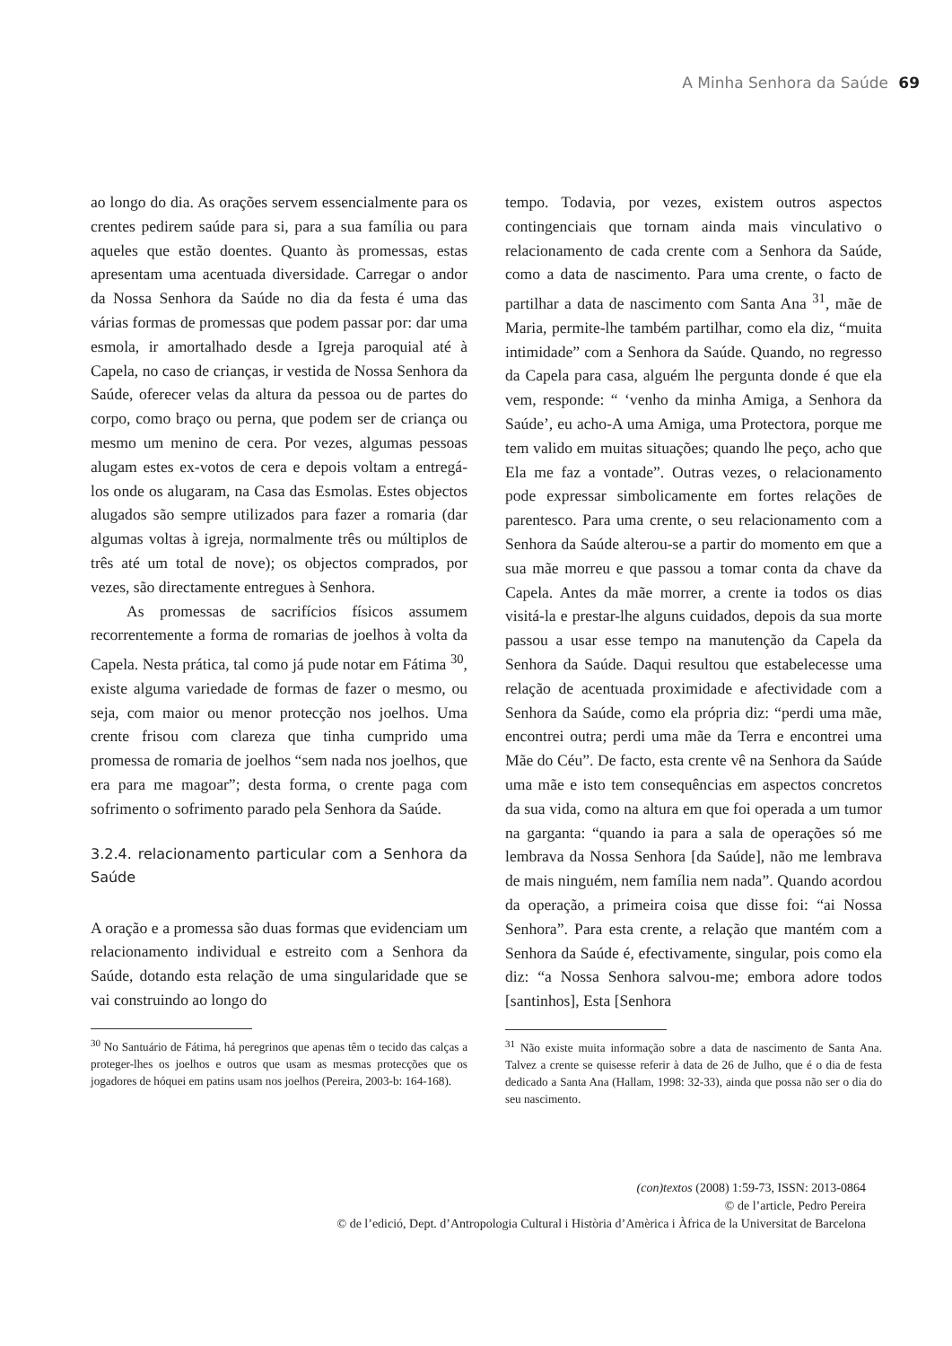A Minha Senhora da Saúde 69
ao longo do dia. As orações servem essencialmente para os crentes pedirem saúde para si, para a sua família ou para aqueles que estão doentes. Quanto às promessas, estas apresentam uma acentuada diversidade. Carregar o andor da Nossa Senhora da Saúde no dia da festa é uma das várias formas de promessas que podem passar por: dar uma esmola, ir amortalhado desde a Igreja paroquial até à Capela, no caso de crianças, ir vestida de Nossa Senhora da Saúde, oferecer velas da altura da pessoa ou de partes do corpo, como braço ou perna, que podem ser de criança ou mesmo um menino de cera. Por vezes, algumas pessoas alugam estes ex-votos de cera e depois voltam a entregá-los onde os alugaram, na Casa das Esmolas. Estes objectos alugados são sempre utilizados para fazer a romaria (dar algumas voltas à igreja, normalmente três ou múltiplos de três até um total de nove); os objectos comprados, por vezes, são directamente entregues à Senhora.
As promessas de sacrifícios físicos assumem recorrentemente a forma de romarias de joelhos à volta da Capela. Nesta prática, tal como já pude notar em Fátima <sup>30</sup>, existe alguma variedade de formas de fazer o mesmo, ou seja, com maior ou menor protecção nos joelhos. Uma crente frisou com clareza que tinha cumprido uma promessa de romaria de joelhos “sem nada nos joelhos, que era para me magoar”; desta forma, o crente paga com sofrimento o sofrimento parado pela Senhora da Saúde.
3.2.4. relacionamento particular com a Senhora da Saúde
A oração e a promessa são duas formas que evidenciam um relacionamento individual e estreito com a Senhora da Saúde, dotando esta relação de uma singularidade que se vai construindo ao longo do
<sup>30</sup> No Santuário de Fátima, há peregrinos que apenas têm o tecido das calças a proteger-lhes os joelhos e outros que usam as mesmas protecções que os jogadores de hóquei em patins usam nos joelhos (Pereira, 2003-b: 164-168).
tempo. Todavia, por vezes, existem outros aspectos contingenciais que tornam ainda mais vinculativo o relacionamento de cada crente com a Senhora da Saúde, como a data de nascimento. Para uma crente, o facto de partilhar a data de nascimento com Santa Ana <sup>31</sup>, mãe de Maria, permite-lhe também partilhar, como ela diz, “muita intimidade” com a Senhora da Saúde. Quando, no regresso da Capela para casa, alguém lhe pergunta donde é que ela vem, responde: “ ‘venho da minha Amiga, a Senhora da Saúde’, eu acho-A uma Amiga, uma Protectora, porque me tem valido em muitas situações; quando lhe peço, acho que Ela me faz a vontade”. Outras vezes, o relacionamento pode expressar simbolicamente em fortes relações de parentesco. Para uma crente, o seu relacionamento com a Senhora da Saúde alterou-se a partir do momento em que a sua mãe morreu e que passou a tomar conta da chave da Capela. Antes da mãe morrer, a crente ia todos os dias visitá-la e prestar-lhe alguns cuidados, depois da sua morte passou a usar esse tempo na manutenção da Capela da Senhora da Saúde. Daqui resultou que estabelecesse uma relação de acentuada proximidade e afectividade com a Senhora da Saúde, como ela própria diz: “perdi uma mãe, encontrei outra; perdi uma mãe da Terra e encontrei uma Mãe do Céu”. De facto, esta crente vê na Senhora da Saúde uma mãe e isto tem consequências em aspectos concretos da sua vida, como na altura em que foi operada a um tumor na garganta: “quando ia para a sala de operações só me lembrava da Nossa Senhora [da Saúde], não me lembrava de mais ninguém, nem família nem nada”. Quando acordou da operação, a primeira coisa que disse foi: “ai Nossa Senhora”. Para esta crente, a relação que mantém com a Senhora da Saúde é, efectivamente, singular, pois como ela diz: “a Nossa Senhora salvou-me; embora adore todos [santinhos], Esta [Senhora
<sup>31</sup> Não existe muita informação sobre a data de nascimento de Santa Ana. Talvez a crente se quisesse referir à data de 26 de Julho, que é o dia de festa dedicado a Santa Ana (Hallam, 1998: 32-33), ainda que possa não ser o dia do seu nascimento.
(con)textos (2008) 1:59-73, ISSN: 2013-0864
© de l’article, Pedro Pereira
© de l’edició, Dept. d’Antropologia Cultural i Història d’Amèrica i Àfrica de la Universitat de Barcelona